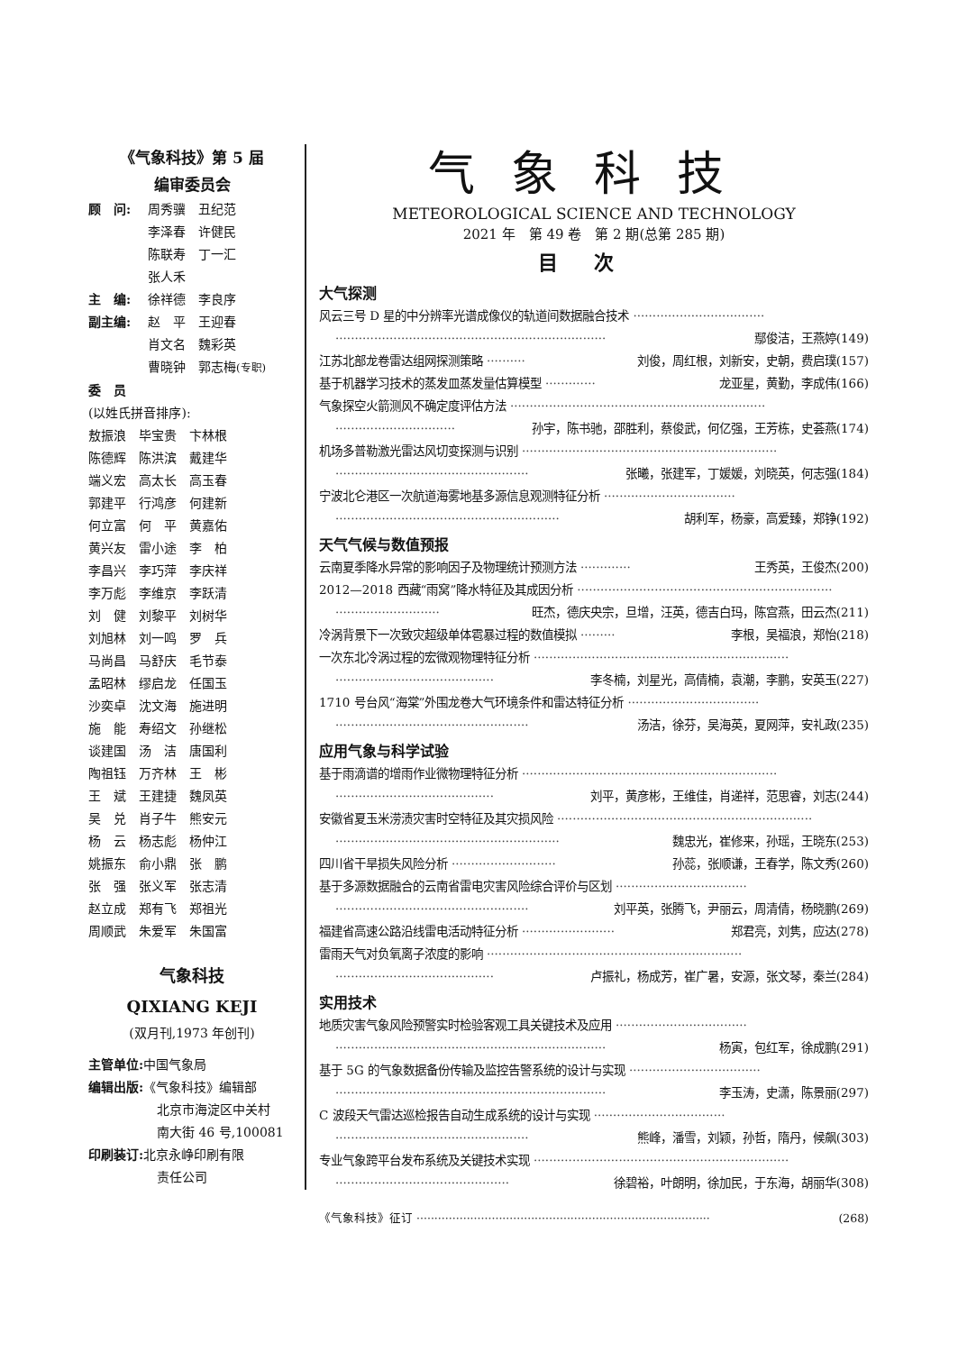《气象科技》第 5 届
编审委员会
顾　问: 周秀骥　丑纪范
李泽春　许健民
陈联寿　丁一汇
张人禾
主　编: 徐祥德　李良序
副主编: 赵　平　王迎春
肖文名　魏彩英
曹晓钟　郭志梅(专职)
委　员
(以姓氏拼音排序):
敖振浪　毕宝贵　卞林根
陈德辉　陈洪滨　戴建华
端义宏　高太长　高玉春
郭建平　行鸿彦　何建新
何立富　何　平　黄嘉佑
黄兴友　雷小途　李　柏
李昌兴　李巧萍　李庆祥
李万彪　李维京　李跃清
刘　健　刘黎平　刘树华
刘旭林　刘一鸣　罗　兵
马尚昌　马舒庆　毛节泰
孟昭林　缪启龙　任国玉
沙奕卓　沈文海　施进明
施　能　寿绍文　孙继松
谈建国　汤　洁　唐国利
陶祖钰　万齐林　王　彬
王　斌　王建捷　魏凤英
吴　兑　肖子牛　熊安元
杨　云　杨志彪　杨仲江
姚振东　俞小鼎　张　鹏
张　强　张义军　张志清
赵立成　郑有飞　郑祖光
周顺武　朱爱军　朱国富
气象科技
QIXIANG KEJI
(双月刊,1973 年创刊)
主管单位: 中国气象局
编辑出版:《气象科技》编辑部
北京市海淀区中关村
南大街 46 号,100081
印刷装订: 北京永峥印刷有限
责任公司
气象科技
METEOROLOGICAL SCIENCE AND TECHNOLOGY
2021 年　第 49 卷　第 2 期(总第 285 期)
目次
大气探测
风云三号 D 星的中分辨率光谱成像仪的轨道间数据融合技术 ··································
······································································ 鄢俊洁，王燕婷(149)
江苏北部龙卷雷达组网探测策略 ·········· 刘俊，周红根，刘新安，史朝，费启璞(157)
基于机器学习技术的蒸发皿蒸发量估算模型 ············· 龙亚星，黄勤，李成伟(166)
气象探空火箭测风不确定度评估方法 ··································································
······························· 孙宇，陈书驰，邵胜利，蔡俊武，何亿强，王芳栋，史荟燕(174)
机场多普勒激光雷达风切变探测与识别 ··································································
·················································· 张曦，张建军，丁媛媛，刘晓英，何志强(184)
宁波北仑港区一次航道海雾地基多源信息观测特征分析 ··································
·························································· 胡利军，杨豪，高爱臻，郑铮(192)
天气气候与数值预报
云南夏季降水异常的影响因子及物理统计预测方法 ············· 王秀英，王俊杰(200)
2012—2018 西藏“雨窝”降水特征及其成因分析 ··································································
··························· 旺杰，德庆央宗，旦增，汪英，德吉白玛，陈宫燕，田云杰(211)
冷涡背景下一次致灾超级单体雹暴过程的数值模拟 ········· 李根，吴福浪，郑怡(218)
一次东北冷涡过程的宏微观物理特征分析 ··································································
········································· 李冬楠，刘星光，高倩楠，袁潮，李鹏，安英玉(227)
1710 号台风“海棠”外围龙卷大气环境条件和雷达特征分析 ··································
·················································· 汤洁，徐芬，吴海英，夏网萍，安礼政(235)
应用气象与科学试验
基于雨滴谱的增雨作业微物理特征分析 ··································································
········································· 刘平，黄彦彬，王维佳，肖递祥，范思睿，刘志(244)
安徽省夏玉米涝渍灾害时空特征及其灾损风险 ··································································
·························································· 魏忠光，崔修来，孙瑶，王晓东(253)
四川省干旱损失风险分析 ··························· 孙蕊，张顺谦，王春学，陈文秀(260)
基于多源数据融合的云南省雷电灾害风险综合评价与区划 ··································
·················································· 刘平英，张腾飞，尹丽云，周清倩，杨晓鹏(269)
福建省高速公路沿线雷电活动特征分析 ························ 郑君亮，刘隽，应达(278)
雷雨天气对负氧离子浓度的影响 ··································································
········································· 卢振礼，杨成芳，崔广暑，安源，张文琴，秦兰(284)
实用技术
地质灾害气象风险预警实时检验客观工具关键技术及应用 ··································
······································································ 杨寅，包红军，徐成鹏(291)
基于 5G 的气象数据备份传输及监控告警系统的设计与实现 ··································
······································································ 李玉涛，史潇，陈景丽(297)
C 波段天气雷达巡检报告自动生成系统的设计与实现 ··································
·················································· 熊峰，潘雪，刘颖，孙哲，隋丹，候飙(303)
专业气象跨平台发布系统及关键技术实现 ··································································
············································· 徐碧裕，叶朗明，徐加民，于东海，胡丽华(308)
《气象科技》征订 ·················································································· (268)